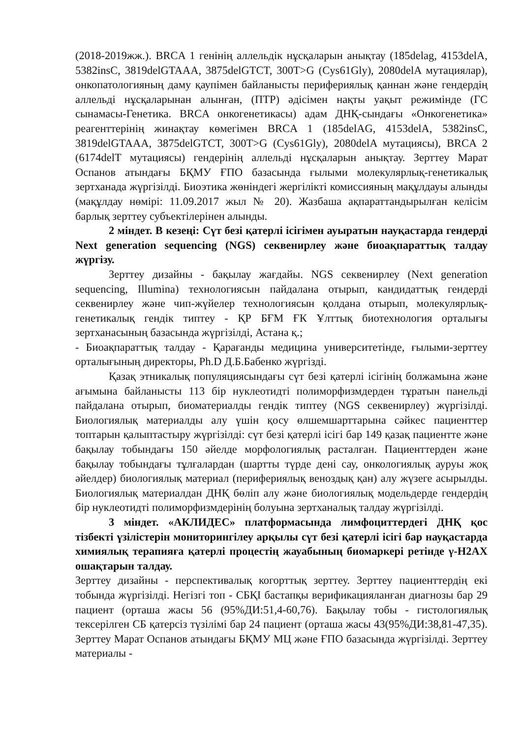(2018-2019жж.). BRCA 1 генінің аллельдік нұсқаларын анықтау (185delag, 4153delA, 5382insC, 3819delGTAAA, 3875delGTCT, 300T>G (Cys61Gly), 2080delA мутациялар), онкопатологияның даму қаупімен байланысты перифериялық қаннан және гендердің аллельді нұсқаларынан алынған, (ПТР) әдісімен нақты уақыт режимінде (ГС сынамасы-Генетика. BRCA онкогенетикасы) адам ДНҚ-сындағы «Онкогенетика» реагенттерінің жинақтау көмегімен BRCA 1 (185delAG, 4153delA, 5382insC, 3819delGTAAA, 3875delGTCT, 300T>G (Cys61Gly), 2080delA мутациясы), BRCA 2 (6174delT мутациясы) гендерінің аллельді нұсқаларын анықтау. Зерттеу Марат Оспанов атындағы БҚМУ ҒПО базасында ғылыми молекулярлық-генетикалық зертханада жүргізілді. Биоэтика жөніндегі жергілікті комиссияның мақұлдауы алынды (мақұлдау нөмірі: 11.09.2017 жыл № 20). Жазбаша ақпараттандырылған келісім барлық зерттеу субъектілерінен алынды.
2 міндет. В кезеңі: Сүт безі қатерлі ісігімен ауыратын науқастарда гендерді Next generation sequencing (NGS) секвенирлеу және биоақпараттық талдау жүргізу.
Зерттеу дизайны - бақылау жағдайы. NGS секвенирлеу (Next generation sequencing, Illumina) технологиясын пайдалана отырып, кандидаттық гендерді секвенирлеу және чип-жүйелер технологиясын қолдана отырып, молекулярлық-генетикалық гендік типтеу - ҚР БҒМ ҒК Ұлттық биотехнология орталығы зертханасының базасында жүргізілді, Астана қ.;
- Биоақпараттық талдау - Қарағанды медицина университетінде, ғылыми-зерттеу орталығының директоры, Ph.D Д.Б.Бабенко жүргізді.
Қазақ этникалық популяциясындағы сүт безі қатерлі ісігінің болжамына және ағымына байланысты 113 бір нуклеотидті полиморфизмдерден тұратын панельді пайдалана отырып, биоматериалды гендік типтеу (NGS секвенирлеу) жүргізілді. Биологиялық материалды алу үшін қосу өлшемшарттарына сәйкес пациенттер топтарын қалыптастыру жүргізілді: сүт безі қатерлі ісігі бар 149 қазақ пациентте және бақылау тобындағы 150 әйелде морфологиялық расталған. Пациенттерден және бақылау тобындағы тұлғалардан (шартты түрде дені сау, онкологиялық ауруы жоқ әйелдер) биологиялық материал (перифериялық веноздық қан) алу жүзеге асырылды. Биологиялық материалдан ДНҚ бөліп алу және биологиялық модельдерде гендердің бір нуклеотидті полиморфизмдерінің болуына зертханалық талдау жүргізілді.
3 міндет. «АКЛИДЕС» платформасында лимфоциттердегі ДНҚ қос тізбекті үзілістерін мониторингілеу арқылы сүт безі қатерлі ісігі бар науқастарда химиялық терапияға қатерлі процестің жауабының биомаркері ретінде γ-H2AX ошақтарын талдау.
Зерттеу дизайны - перспективалық когорттық зерттеу. Зерттеу пациенттердің екі тобында жүргізілді. Негізгі топ - СБҚІ бастапқы верификацияланған диагнозы бар 29 пациент (орташа жасы 56 (95%ДИ:51,4-60,76). Бақылау тобы - гистологиялық тексерілген СБ қатерсіз түзілімі бар 24 пациент (орташа жасы 43(95%ДИ:38,81-47,35). Зерттеу Марат Оспанов атындағы БҚМУ МЦ және ҒПО базасында жүргізілді. Зерттеу материалы -